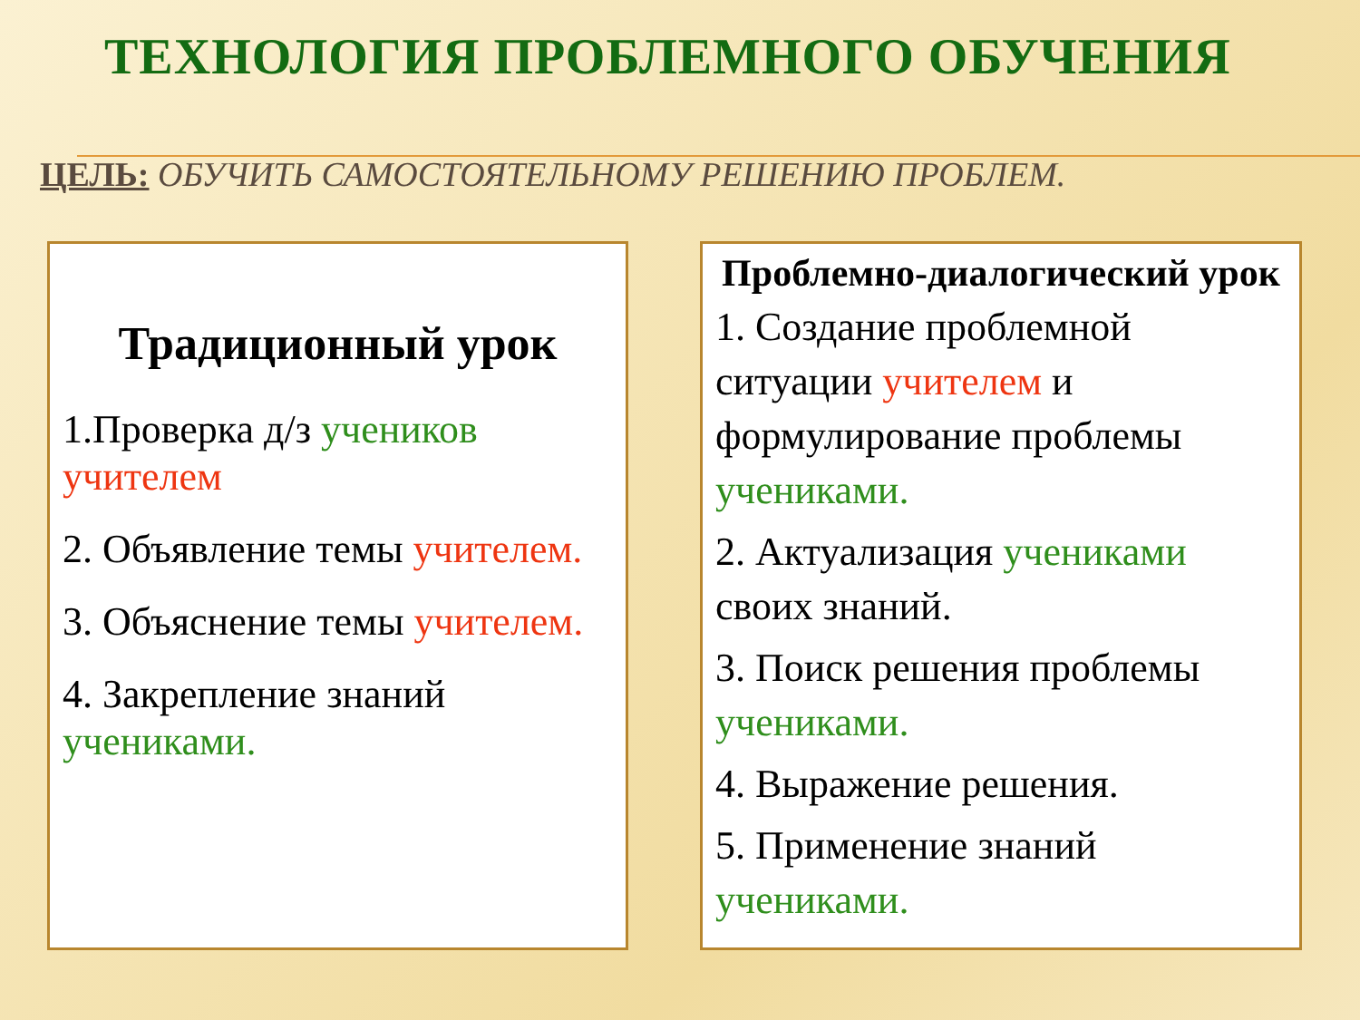ТЕХНОЛОГИЯ ПРОБЛЕМНОГО ОБУЧЕНИЯ
ЦЕЛЬ: ОБУЧИТЬ САМОСТОЯТЕЛЬНОМУ РЕШЕНИЮ ПРОБЛЕМ.
Традиционный урок
1.Проверка д/з учеников учителем
2. Объявление темы учителем.
3. Объяснение темы учителем.
4. Закрепление знаний учениками.
Проблемно-диалогический урок
1. Создание проблемной ситуации учителем и формулирование проблемы учениками.
2. Актуализация учениками своих знаний.
3. Поиск решения проблемы учениками.
4. Выражение решения.
5. Применение знаний учениками.